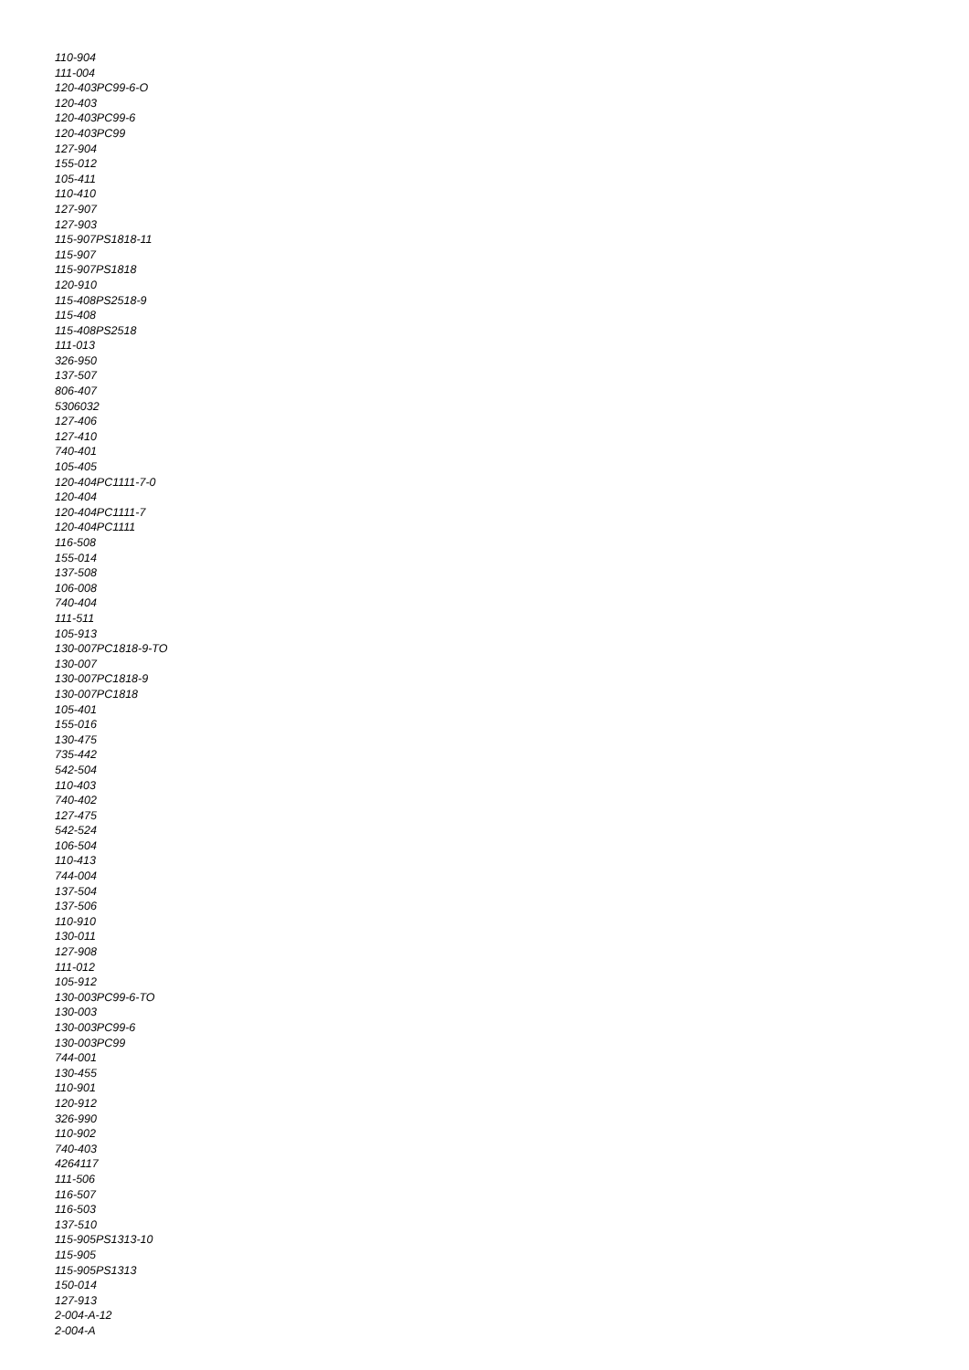110-904
111-004
120-403PC99-6-O
120-403
120-403PC99-6
120-403PC99
127-904
155-012
105-411
110-410
127-907
127-903
115-907PS1818-11
115-907
115-907PS1818
120-910
115-408PS2518-9
115-408
115-408PS2518
111-013
326-950
137-507
806-407
5306032
127-406
127-410
740-401
105-405
120-404PC1111-7-0
120-404
120-404PC1111-7
120-404PC1111
116-508
155-014
137-508
106-008
740-404
111-511
105-913
130-007PC1818-9-TO
130-007
130-007PC1818-9
130-007PC1818
105-401
155-016
130-475
735-442
542-504
110-403
740-402
127-475
542-524
106-504
110-413
744-004
137-504
137-506
110-910
130-011
127-908
111-012
105-912
130-003PC99-6-TO
130-003
130-003PC99-6
130-003PC99
744-001
130-455
110-901
120-912
326-990
110-902
740-403
4264117
111-506
116-507
116-503
137-510
115-905PS1313-10
115-905
115-905PS1313
150-014
127-913
2-004-A-12
2-004-A